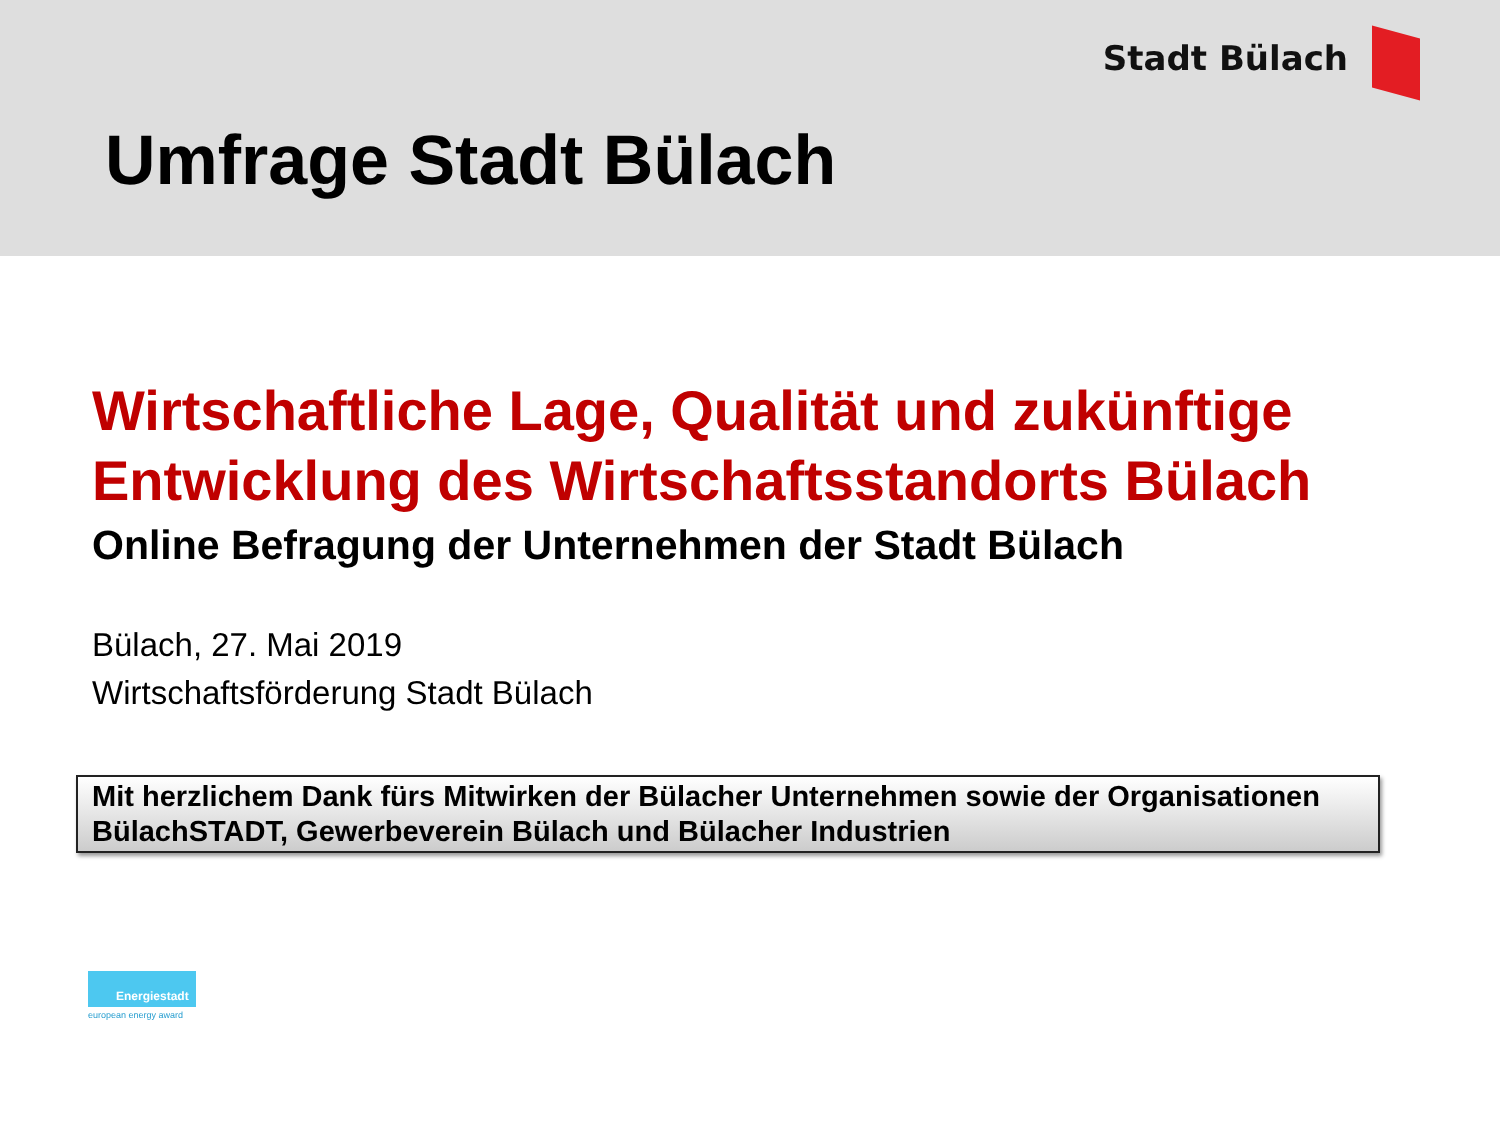Stadt Bülach
Umfrage Stadt Bülach
Wirtschaftliche Lage, Qualität und zukünftige Entwicklung des Wirtschaftsstandorts Bülach
Online Befragung der Unternehmen der Stadt Bülach
Bülach, 27. Mai 2019
Wirtschaftsförderung Stadt Bülach
Mit herzlichem Dank fürs Mitwirken der Bülacher Unternehmen sowie der Organisationen BülachSTADT, Gewerbeverein Bülach und Bülacher Industrien
Energiestadt
european energy award